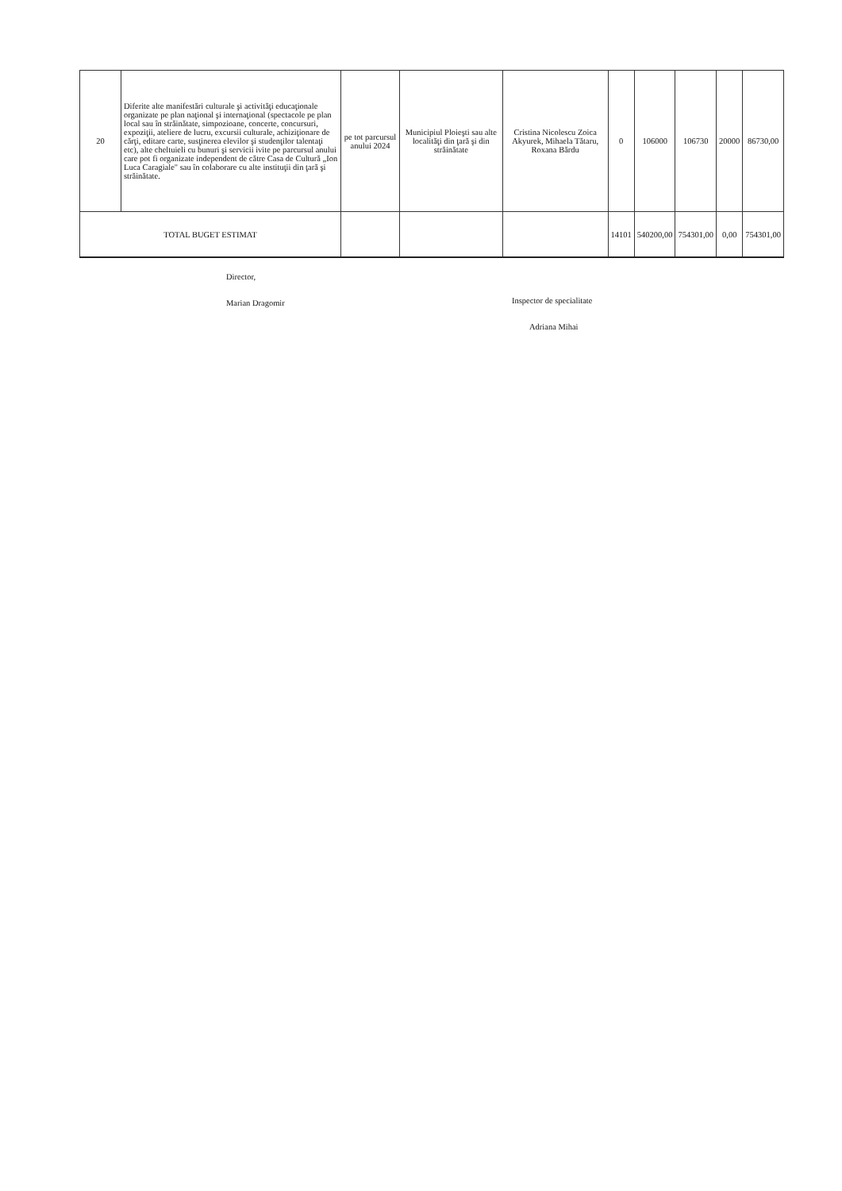| 20 | Diferite alte manifestări culturale şi activităţi educaţionale organizate pe plan naţional şi internaţional (spectacole pe plan local sau în străinătate, simpozioane, concerte, concursuri, expoziţii, ateliere de lucru, excursii culturale, achiziţionare de cărţi, editare carte, susţinerea elevilor şi studenţilor talentaţi etc), alte cheltuieli cu bunuri şi servicii ivite pe parcursul anului care pot fi organizate independent de către Casa de Cultură „Ion Luca Caragiale" sau în colaborare cu alte instituţii din ţară şi străinătate. | pe tot parcursul anului 2024 | Municipiul Ploieşti sau alte localităţi din ţară şi din străinătate | Cristina Nicolescu Zoica Akyurek, Mihaela Tătaru, Roxana Bărdu | 0 | 106000 | 106730 | 20000 | 86730,00 |
| TOTAL BUGET ESTIMAT | | | | | 14101 | 540200,00 | 754301,00 | 0,00 | 754301,00 |
Director,
Marian Dragomir
Inspector de specialitate
Adriana Mihai